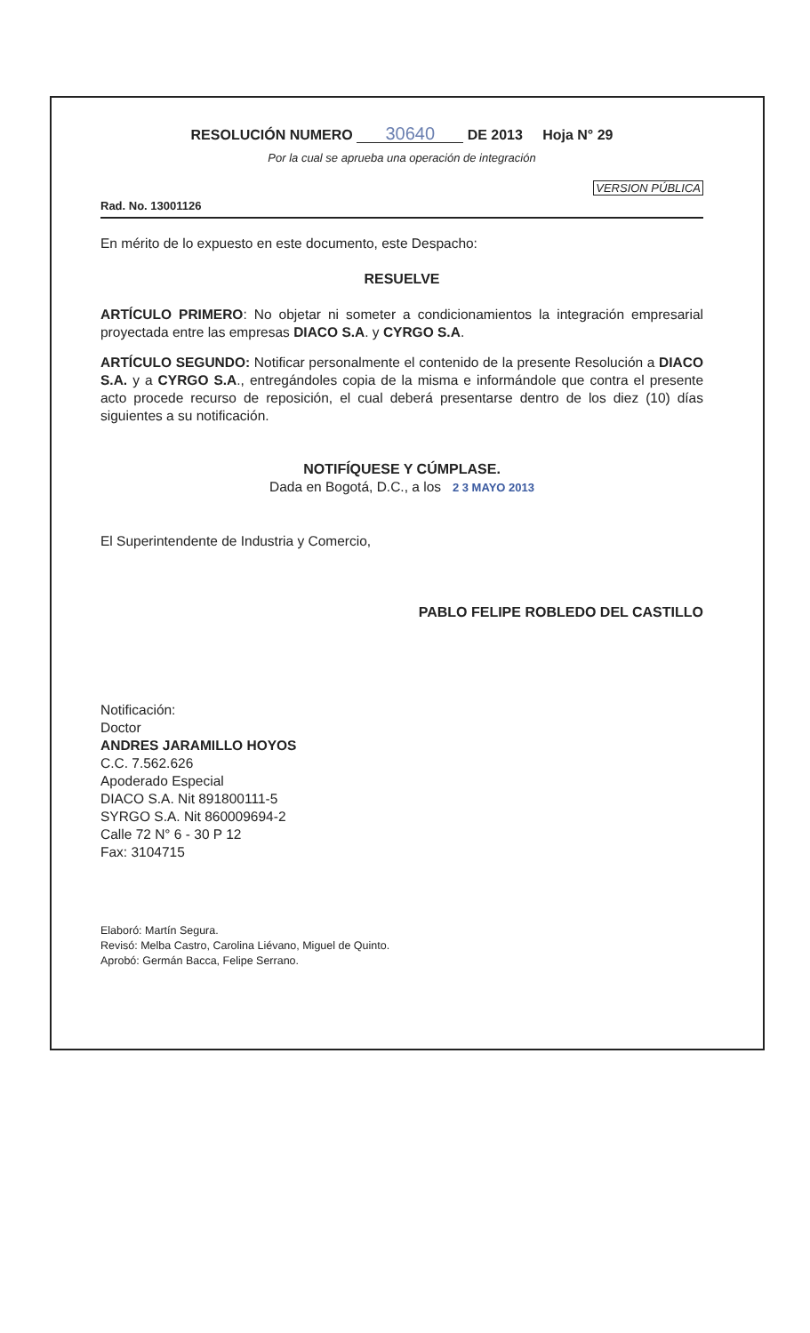RESOLUCIÓN NUMERO 30640 DE 2013 Hoja N° 29
Por la cual se aprueba una operación de integración
VERSION PÚBLICA
Rad. No. 13001126
En mérito de lo expuesto en este documento, este Despacho:
RESUELVE
ARTÍCULO PRIMERO: No objetar ni someter a condicionamientos la integración empresarial proyectada entre las empresas DIACO S.A. y CYRGO S.A.
ARTÍCULO SEGUNDO: Notificar personalmente el contenido de la presente Resolución a DIACO S.A. y a CYRGO S.A., entregándoles copia de la misma e informándole que contra el presente acto procede recurso de reposición, el cual deberá presentarse dentro de los diez (10) días siguientes a su notificación.
NOTIFÍQUESE Y CÚMPLASE.
Dada en Bogotá, D.C., a los 2 3 MAYO 2013
El Superintendente de Industria y Comercio,
PABLO FELIPE ROBLEDO DEL CASTILLO
Notificación:
Doctor
ANDRES JARAMILLO HOYOS
C.C. 7.562.626
Apoderado Especial
DIACO S.A. Nit 891800111-5
SYRGO S.A. Nit 860009694-2
Calle 72 N° 6 - 30 P 12
Fax: 3104715
Elaboró: Martín Segura.
Revisó: Melba Castro, Carolina Liévano, Miguel de Quinto.
Aprobó: Germán Bacca, Felipe Serrano.